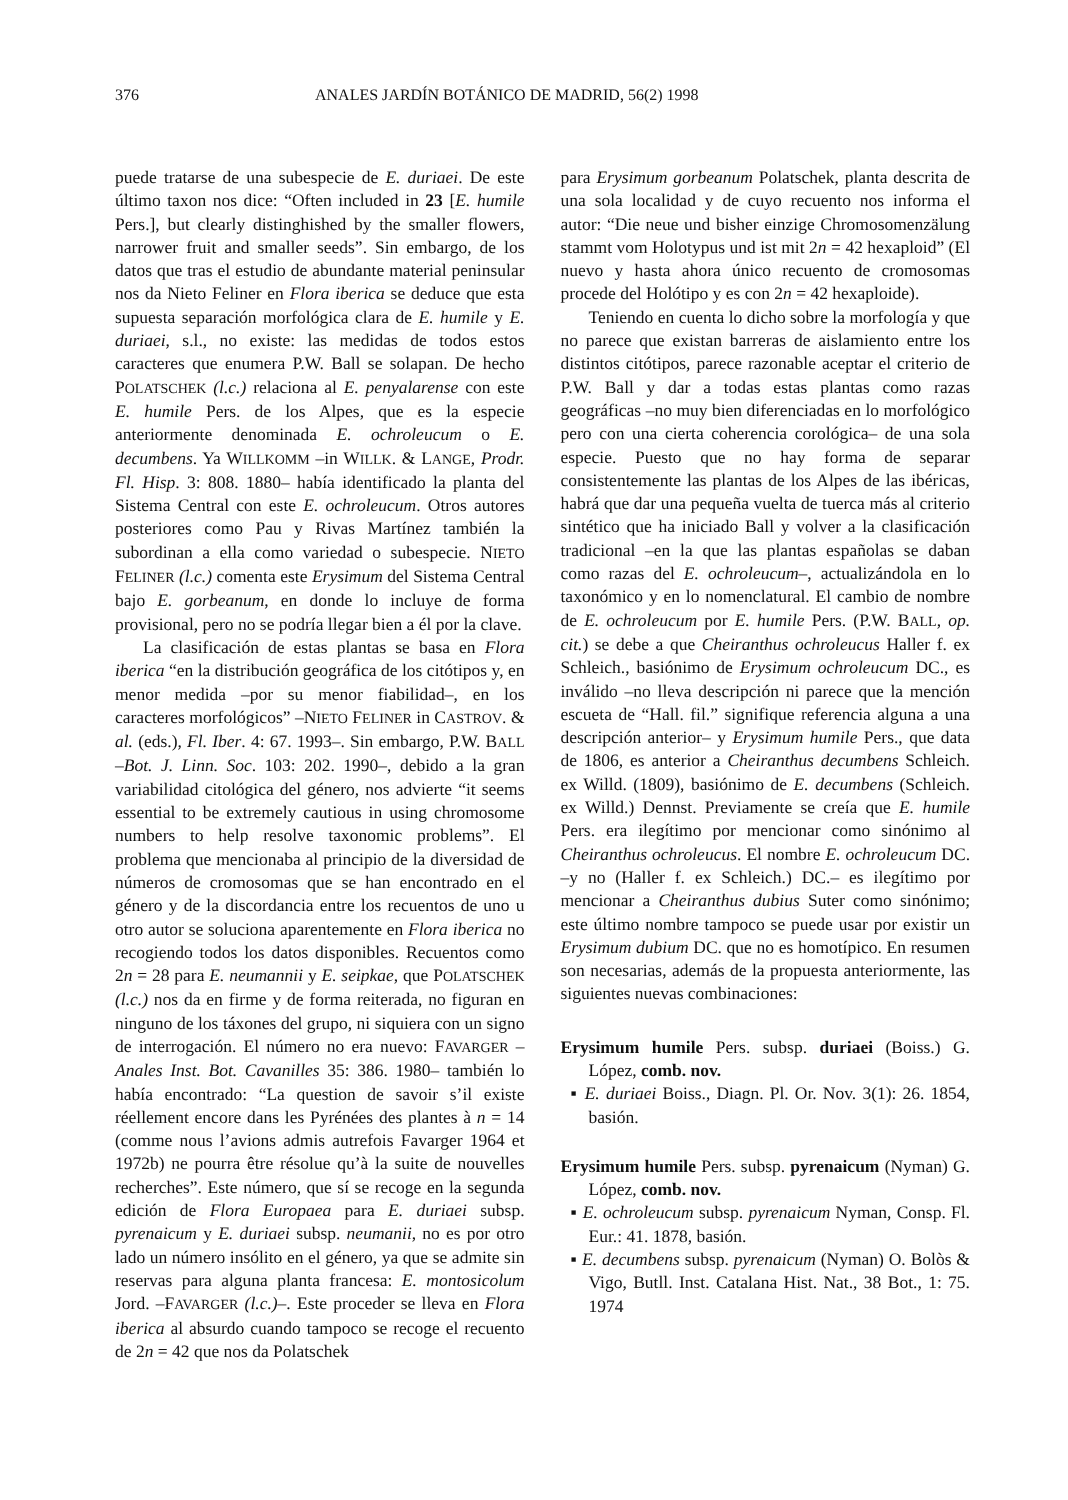376 ANALES JARDÍN BOTÁNICO DE MADRID, 56(2) 1998
puede tratarse de una subespecie de E. duriaei. De este último taxon nos dice: “Often included in 23 [E. humile Pers.], but clearly distinghished by the smaller flowers, narrower fruit and smaller seeds”. Sin embargo, de los datos que tras el estudio de abundante material peninsular nos da Nieto Feliner en Flora iberica se deduce que esta supuesta separación morfológica clara de E. humile y E. duriaei, s.l., no existe: las medidas de todos estos caracteres que enumera P.W. Ball se solapan. De hecho POLATSCHEK (l.c.) relaciona al E. penyalarense con este E. humile Pers. de los Alpes, que es la especie anteriormente denominada E. ochroleucum o E. decumbens. Ya WILLKOMM –in WILLK. & LANGE, Prodr. Fl. Hisp. 3: 808. 1880– había identificado la planta del Sistema Central con este E. ochroleucum. Otros autores posteriores como Pau y Rivas Martínez también la subordinan a ella como variedad o subespecie. NIETO FELINER (l.c.) comenta este Erysimum del Sistema Central bajo E. gorbeanum, en donde lo incluye de forma provisional, pero no se podría llegar bien a él por la clave.
La clasificación de estas plantas se basa en Flora iberica “en la distribución geográfica de los citótipos y, en menor medida –por su menor fiabilidad–, en los caracteres morfológicos” –NIETO FELINER in CASTROV. & al. (eds.), Fl. Iber. 4: 67. 1993–. Sin embargo, P.W. BALL –Bot. J. Linn. Soc. 103: 202. 1990–, debido a la gran variabilidad citológica del género, nos advierte “it seems essential to be extremely cautious in using chromosome numbers to help resolve taxonomic problems”. El problema que mencionaba al principio de la diversidad de números de cromosomas que se han encontrado en el género y de la discordancia entre los recuentos de uno u otro autor se soluciona aparentemente en Flora iberica no recogiendo todos los datos disponibles. Recuentos como 2n = 28 para E. neumannii y E. seipkae, que POLATSCHEK (l.c.) nos da en firme y de forma reiterada, no figuran en ninguno de los táxones del grupo, ni siquiera con un signo de interrogación. El número no era nuevo: FAVARGER –Anales Inst. Bot. Cavanilles 35: 386. 1980– también lo había encontrado: “La question de savoir s’il existe réellement encore dans les Pyrénées des plantes à n = 14 (comme nous l’avions admis autrefois Favarger 1964 et 1972b) ne pourra être résolue qu’à la suite de nouvelles recherches”. Este número, que sí se recoge en la segunda edición de Flora Europaea para E. duriaei subsp. pyrenaicum y E. duriaei subsp. neumanii, no es por otro lado un número insólito en el género, ya que se admite sin reservas para alguna planta francesa: E. montosicolum Jord. –FAVARGER (l.c.)–. Este proceder se lleva en Flora iberica al absurdo cuando tampoco se recoge el recuento de 2n = 42 que nos da Polatschek
para Erysimum gorbeanum Polatschek, planta descrita de una sola localidad y de cuyo recuento nos informa el autor: “Die neue und bisher einzige Chromosomenzälung stammt vom Holotypus und ist mit 2n = 42 hexaploid” (El nuevo y hasta ahora único recuento de cromosomas procede del Holótipo y es con 2n = 42 hexaploide).
Teniendo en cuenta lo dicho sobre la morfología y que no parece que existan barreras de aislamiento entre los distintos citótipos, parece razonable aceptar el criterio de P.W. Ball y dar a todas estas plantas como razas geográficas –no muy bien diferenciadas en lo morfológico pero con una cierta coherencia corológica– de una sola especie. Puesto que no hay forma de separar consistentemente las plantas de los Alpes de las ibéricas, habrá que dar una pequeña vuelta de tuerca más al criterio sintético que ha iniciado Ball y volver a la clasificación tradicional –en la que las plantas españolas se daban como razas del E. ochroleucum–, actualizándola en lo taxonómico y en lo nomenclatural. El cambio de nombre de E. ochroleucum por E. humile Pers. (P.W. BALL, op. cit.) se debe a que Cheiranthus ochroleucus Haller f. ex Schleich., basiónimo de Erysimum ochroleucum DC., es inválido –no lleva descripción ni parece que la mención escueta de “Hall. fil.” signifique referencia alguna a una descripción anterior– y Erysimum humile Pers., que data de 1806, es anterior a Cheiranthus decumbens Schleich. ex Willd. (1809), basiónimo de E. decumbens (Schleich. ex Willd.) Dennst. Previamente se creía que E. humile Pers. era ilegítimo por mencionar como sinónimo al Cheiranthus ochroleucus. El nombre E. ochroleucum DC. –y no (Haller f. ex Schleich.) DC.– es ilegítimo por mencionar a Cheiranthus dubius Suter como sinónimo; este último nombre tampoco se puede usar por existir un Erysimum dubium DC. que no es homotípico. En resumen son necesarias, además de la propuesta anteriormente, las siguientes nuevas combinaciones:
Erysimum humile Pers. subsp. duriaei (Boiss.) G. López, comb. nov.
▪ E. duriaei Boiss., Diagn. Pl. Or. Nov. 3(1): 26. 1854, basión.
Erysimum humile Pers. subsp. pyrenaicum (Nyman) G. López, comb. nov.
▪ E. ochroleucum subsp. pyrenaicum Nyman, Consp. Fl. Eur.: 41. 1878, basión.
▪ E. decumbens subsp. pyrenaicum (Nyman) O. Bolòs & Vigo, Butll. Inst. Catalana Hist. Nat., 38 Bot., 1: 75. 1974